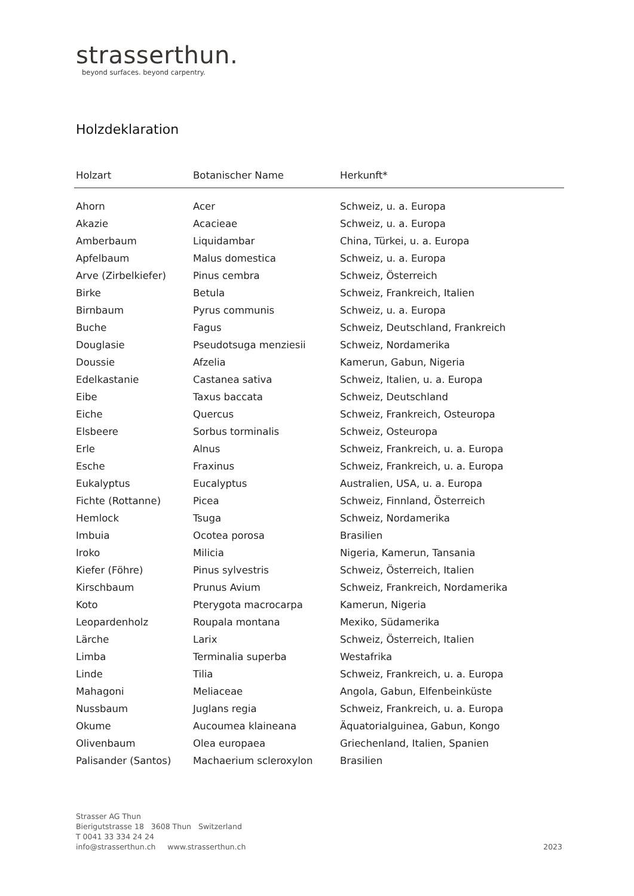strasserthun.
beyond surfaces. beyond carpentry.
Holzdeklaration
| Holzart | Botanischer Name | Herkunft* |
| --- | --- | --- |
| Ahorn | Acer | Schweiz, u. a. Europa |
| Akazie | Acacieae | Schweiz, u. a. Europa |
| Amberbaum | Liquidambar | China, Türkei, u. a. Europa |
| Apfelbaum | Malus domestica | Schweiz, u. a. Europa |
| Arve (Zirbelkiefer) | Pinus cembra | Schweiz, Österreich |
| Birke | Betula | Schweiz, Frankreich, Italien |
| Birnbaum | Pyrus communis | Schweiz, u. a. Europa |
| Buche | Fagus | Schweiz, Deutschland, Frankreich |
| Douglasie | Pseudotsuga menziesii | Schweiz, Nordamerika |
| Doussie | Afzelia | Kamerun, Gabun, Nigeria |
| Edelkastanie | Castanea sativa | Schweiz, Italien, u. a. Europa |
| Eibe | Taxus baccata | Schweiz, Deutschland |
| Eiche | Quercus | Schweiz, Frankreich, Osteuropa |
| Elsbeere | Sorbus torminalis | Schweiz, Osteuropa |
| Erle | Alnus | Schweiz, Frankreich, u. a. Europa |
| Esche | Fraxinus | Schweiz, Frankreich, u. a. Europa |
| Eukalyptus | Eucalyptus | Australien, USA, u. a. Europa |
| Fichte (Rottanne) | Picea | Schweiz, Finnland, Österreich |
| Hemlock | Tsuga | Schweiz, Nordamerika |
| Imbuia | Ocotea porosa | Brasilien |
| Iroko | Milicia | Nigeria, Kamerun, Tansania |
| Kiefer (Föhre) | Pinus sylvestris | Schweiz, Österreich, Italien |
| Kirschbaum | Prunus Avium | Schweiz, Frankreich, Nordamerika |
| Koto | Pterygota macrocarpa | Kamerun, Nigeria |
| Leopardenholz | Roupala montana | Mexiko, Südamerika |
| Lärche | Larix | Schweiz, Österreich, Italien |
| Limba | Terminalia superba | Westafrika |
| Linde | Tilia | Schweiz, Frankreich, u. a. Europa |
| Mahagoni | Meliaceae | Angola, Gabun, Elfenbeinküste |
| Nussbaum | Juglans regia | Schweiz, Frankreich, u. a. Europa |
| Okume | Aucoumea klaineana | Äquatorialguinea, Gabun, Kongo |
| Olivenbaum | Olea europaea | Griechenland, Italien, Spanien |
| Palisander (Santos) | Machaerium scleroxylon | Brasilien |
Strasser AG Thun
Bierigutstrasse 18 3608 Thun Switzerland
T 0041 33 334 24 24
info@strasserthun.ch www.strasserthun.ch
2023